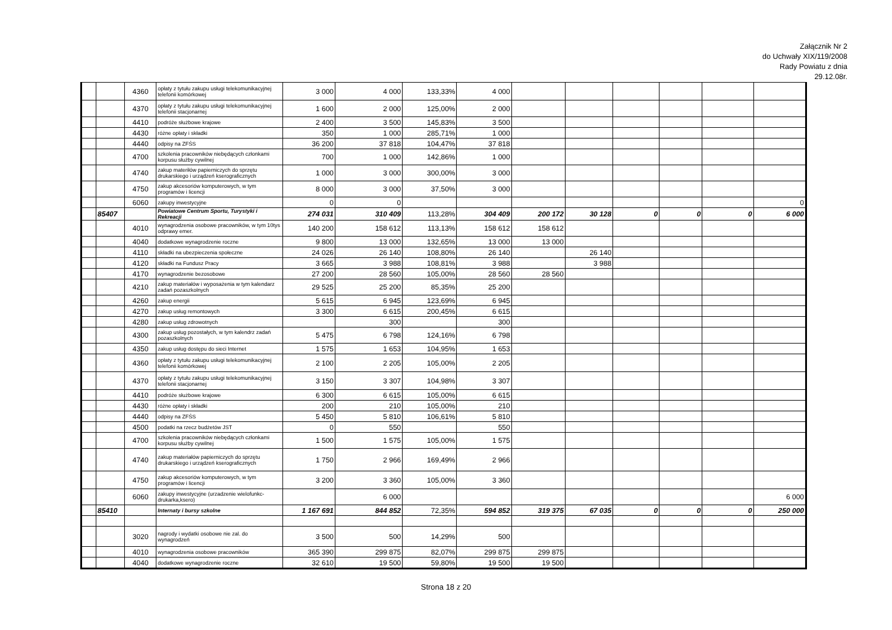Załącznik Nr 2
do Uchwały XIX/119/2008
Rady Powiatu z dnia
29.12.08r.
| | | 4360 | opłaty z tytułu zakupu usługi telekomunikacyjnej telefonii komórkowej | 3 000 | 4 000 | 133,33% | 4 000 | | | | | | |
| | | 4370 | opłaty z tytułu zakupu usługi telekomunikacyjnej telefonii stacjonarnej | 1 600 | 2 000 | 125,00% | 2 000 | | | | | | |
| | | 4410 | podróże służbowe krajowe | 2 400 | 3 500 | 145,83% | 3 500 | | | | | | |
| | | 4430 | różne opłaty i składki | 350 | 1 000 | 285,71% | 1 000 | | | | | | |
| | | 4440 | odpisy na ZFŚS | 36 200 | 37 818 | 104,47% | 37 818 | | | | | | |
| | | 4700 | szkolenia pracowników niebędących członkami korpusu służby cywilnej | 700 | 1 000 | 142,86% | 1 000 | | | | | | |
| | | 4740 | zakup materiłów papierniczych do sprzętu drukarskiego i urządzeń kserograficznych | 1 000 | 3 000 | 300,00% | 3 000 | | | | | | |
| | | 4750 | zakup akcesoriów komputerowych, w tym programów i licencji | 8 000 | 3 000 | 37,50% | 3 000 | | | | | | |
| | | 6060 | zakupy inwestycyjne | 0 | 0 | | | | | | | | 0 |
| | 85407 | | Powiatowe Centrum Sportu, Turystyki i Rekreacji | 274 031 | 310 409 | 113,28% | 304 409 | 200 172 | 30 128 | 0 | 0 | 0 | 6 000 |
| | | 4010 | wynagrodzenia osobowe pracowników, w tym 10tys odprawy emer. | 140 200 | 158 612 | 113,13% | 158 612 | 158 612 | | | | | |
| | | 4040 | dodatkowe wynagrodzenie roczne | 9 800 | 13 000 | 132,65% | 13 000 | 13 000 | | | | | |
| | | 4110 | składki na ubezpieczenia społeczne | 24 026 | 26 140 | 108,80% | 26 140 | | 26 140 | | | | |
| | | 4120 | składki na Fundusz Pracy | 3 665 | 3 988 | 108,81% | 3 988 | | 3 988 | | | | |
| | | 4170 | wynagrodzenie bezosobowe | 27 200 | 28 560 | 105,00% | 28 560 | 28 560 | | | | | |
| | | 4210 | zakup materiałów i wyposażenia w tym kalendarz zadań pozaszkolnych | 29 525 | 25 200 | 85,35% | 25 200 | | | | | | |
| | | 4260 | zakup energii | 5 615 | 6 945 | 123,69% | 6 945 | | | | | | |
| | | 4270 | zakup usług remontowych | 3 300 | 6 615 | 200,45% | 6 615 | | | | | | |
| | | 4280 | zakup usług zdrowotnych | | 300 | | 300 | | | | | | |
| | | 4300 | zakup usług pozostałych, w tym kalendrz zadań pozaszkolnych | 5 475 | 6 798 | 124,16% | 6 798 | | | | | | |
| | | 4350 | zakup usług dostępu do sieci Internet | 1 575 | 1 653 | 104,95% | 1 653 | | | | | | |
| | | 4360 | opłaty z tytułu zakupu usługi telekomunikacyjnej telefonii komórkowej | 2 100 | 2 205 | 105,00% | 2 205 | | | | | | |
| | | 4370 | opłaty z tytułu zakupu usługi telekomunikacyjnej telefonii stacjonarnej | 3 150 | 3 307 | 104,98% | 3 307 | | | | | | |
| | | 4410 | podróże służbowe krajowe | 6 300 | 6 615 | 105,00% | 6 615 | | | | | | |
| | | 4430 | różne opłaty i składki | 200 | 210 | 105,00% | 210 | | | | | | |
| | | 4440 | odpisy na ZFŚS | 5 450 | 5 810 | 106,61% | 5 810 | | | | | | |
| | | 4500 | podatki na rzecz budżetów JST | 0 | 550 | | 550 | | | | | | |
| | | 4700 | szkolenia pracowników niebędących członkami korpusu służby cywilnej | 1 500 | 1 575 | 105,00% | 1 575 | | | | | | |
| | | 4740 | zakup materiałów papierniczych do sprzętu drukarskiego i urządzeń kserograficznych | 1 750 | 2 966 | 169,49% | 2 966 | | | | | | |
| | | 4750 | zakup akcesoriów komputerowych, w tym programów i licencji | 3 200 | 3 360 | 105,00% | 3 360 | | | | | | |
| | | 6060 | zakupy inwestycyjne (urzadzenie wielofunkc-drukarka,ksero) | | 6 000 | | | | | | | | 6 000 |
| | 85410 | | Internaty i bursy szkolne | 1 167 691 | 844 852 | 72,35% | 594 852 | 319 375 | 67 035 | 0 | 0 | 0 | 250 000 |
| | | 3020 | nagrody i wydatki osobowe nie zal. do wynagrodzeń | 3 500 | 500 | 14,29% | 500 | | | | | | |
| | | 4010 | wynagrodzenia osobowe pracowników | 365 390 | 299 875 | 82,07% | 299 875 | 299 875 | | | | | |
| | | 4040 | dodatkowe wynagrodzenie roczne | 32 610 | 19 500 | 59,80% | 19 500 | 19 500 | | | | | |
Strona 18 z 20